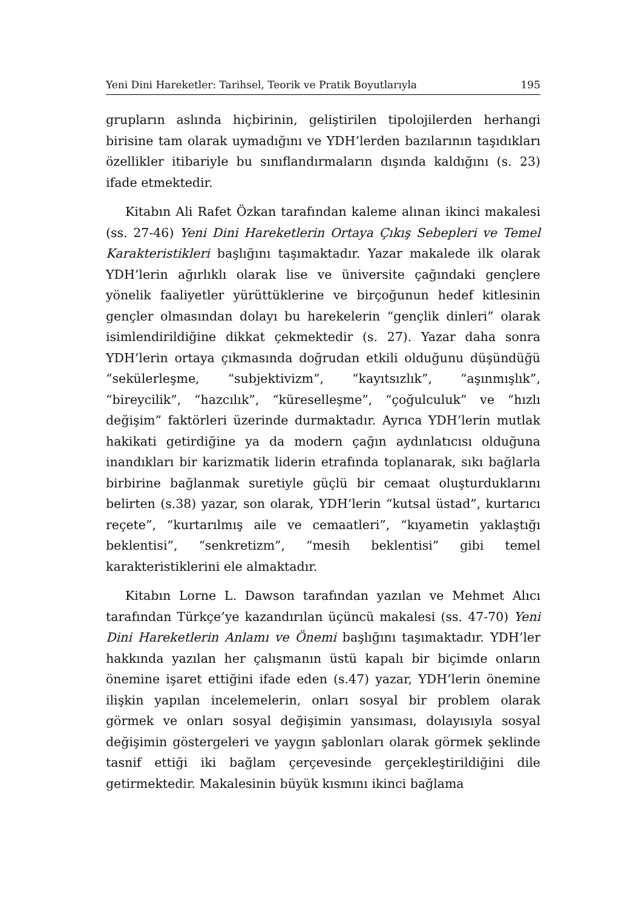Yeni Dini Hareketler: Tarihsel, Teorik ve Pratik Boyutlarıyla 195
grupların aslında hiçbirinin, geliştirilen tipolojilerden herhangi birisine tam olarak uymadığını ve YDH’lerden bazılarının taşıdıkları özellikler itibariyle bu sınıflandırmaların dışında kaldığını (s. 23) ifade etmektedir.
Kitabın Ali Rafet Özkan tarafından kaleme alınan ikinci makalesi (ss. 27-46) Yeni Dini Hareketlerin Ortaya Çıkış Sebepleri ve Temel Karakteristikleri başlığını taşımaktadır. Yazar makalede ilk olarak YDH’lerin ağırlıklı olarak lise ve üniversite çağındaki gençlere yönelik faaliyetler yürüttüklerine ve birçoğunun hedef kitlesinin gençler olmasından dolayı bu harekelerin “gençlik dinleri” olarak isimlendirildiğine dikkat çekmektedir (s. 27). Yazar daha sonra YDH’lerin ortaya çıkmasında doğrudan etkili olduğunu düşündüğü “sekülerleşme, “subjektivizm”, “kayıtsızlık”, “aşınmışlık”, “bireycilik”, “hazcılık”, “küreselleşme”, “çoğulculuk” ve “hızlı değişim” faktörleri üzerinde durmaktadır. Ayrıca YDH’lerin mutlak hakikati getirdiğine ya da modern çağın aydınlatıcısı olduğuna inandıkları bir karizmatik liderin etrafında toplanarak, sıkı bağlarla birbirine bağlanmak suretiyle güçlü bir cemaat oluşturduklarını belirten (s.38) yazar, son olarak, YDH’lerin “kutsal üstad”, kurtarıcı reçete”, “kurtarılmış aile ve cemaatleri”, “kıyametin yaklaştığı beklentisi”, “senkretizm”, “mesih beklentisi” gibi temel karakteristiklerini ele almaktadır.
Kitabın Lorne L. Dawson tarafından yazılan ve Mehmet Alıcı tarafından Türkçe’ye kazandırılan üçüncü makalesi (ss. 47-70) Yeni Dini Hareketlerin Anlamı ve Önemi başlığını taşımaktadır. YDH’ler hakkında yazılan her çalışmanın üstü kapalı bir biçimde onların önemine işaret ettiğini ifade eden (s.47) yazar, YDH’lerin önemine ilişkin yapılan incelemelerin, onları sosyal bir problem olarak görmek ve onları sosyal değişimin yansıması, dolayısıyla sosyal değişimin göstergeleri ve yaygın şablonları olarak görmek şeklinde tasnif ettiği iki bağlam çerçevesinde gerçekleştirildiğini dile getirmektedir. Makalesinin büyük kısmını ikinci bağlama